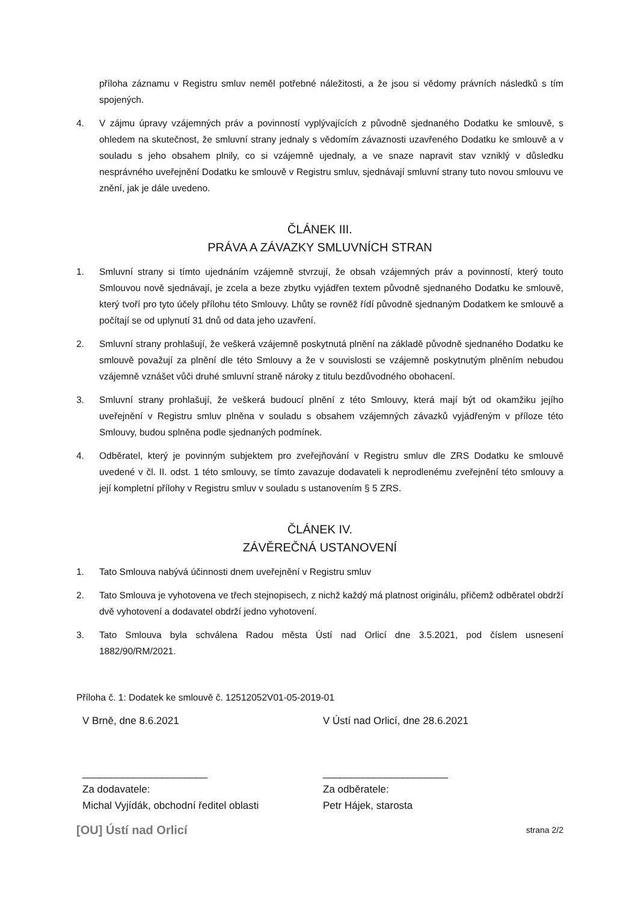příloha záznamu v Registru smluv neměl potřebné náležitosti, a že jsou si vědomy právních následků s tím spojených.
4. V zájmu úpravy vzájemných práv a povinností vyplývajících z původně sjednaného Dodatku ke smlouvě, s ohledem na skutečnost, že smluvní strany jednaly s vědomím závaznosti uzavřeného Dodatku ke smlouvě a v souladu s jeho obsahem plnily, co si vzájemně ujednaly, a ve snaze napravit stav vzniklý v důsledku nesprávného uveřejnění Dodatku ke smlouvě v Registru smluv, sjednávají smluvní strany tuto novou smlouvu ve znění, jak je dále uvedeno.
ČLÁNEK III.
PRÁVA A ZÁVAZKY SMLUVNÍCH STRAN
1. Smluvní strany si tímto ujednáním vzájemně stvrzují, že obsah vzájemných práv a povinností, který touto Smlouvou nově sjednávají, je zcela a beze zbytku vyjádřen textem původně sjednaného Dodatku ke smlouvě, který tvoří pro tyto účely přílohu této Smlouvy. Lhůty se rovněž řídí původně sjednaným Dodatkem ke smlouvě a počítají se od uplynutí 31 dnů od data jeho uzavření.
2. Smluvní strany prohlašují, že veškerá vzájemně poskytnutá plnění na základě původně sjednaného Dodatku ke smlouvě považují za plnění dle této Smlouvy a že v souvislosti se vzájemně poskytnutým plněním nebudou vzájemně vznášet vůči druhé smluvní straně nároky z titulu bezdůvodného obohacení.
3. Smluvní strany prohlašují, že veškerá budoucí plnění z této Smlouvy, která mají být od okamžiku jejího uveřejnění v Registru smluv plněna v souladu s obsahem vzájemných závazků vyjádřeným v příloze této Smlouvy, budou splněna podle sjednaných podmínek.
4. Odběratel, který je povinným subjektem pro zveřejňování v Registru smluv dle ZRS Dodatku ke smlouvě uvedené v čl. II. odst. 1 této smlouvy, se tímto zavazuje dodavateli k neprodlenému zveřejnění této smlouvy a její kompletní přílohy v Registru smluv v souladu s ustanovením § 5 ZRS.
ČLÁNEK IV.
ZÁVĚREČNÁ USTANOVENÍ
1. Tato Smlouva nabývá účinnosti dnem uveřejnění v Registru smluv
2. Tato Smlouva je vyhotovena ve třech stejnopisech, z nichž každý má platnost originálu, přičemž odběratel obdrží dvě vyhotovení a dodavatel obdrží jedno vyhotovení.
3. Tato Smlouva byla schválena Radou města Ústí nad Orlicí dne 3.5.2021, pod číslem usnesení 1882/90/RM/2021.
Příloha č. 1: Dodatek ke smlouvě č. 12512052V01-05-2019-01
V Brně, dne 8.6.2021 V Ústí nad Orlicí, dne 28.6.2021
______________________
Za dodavatele:
Michal Vyjídák, obchodní ředitel oblasti
______________________
Za odběratele:
Petr Hájek, starosta
[OU] Ústí nad Orlicí strana 2/2